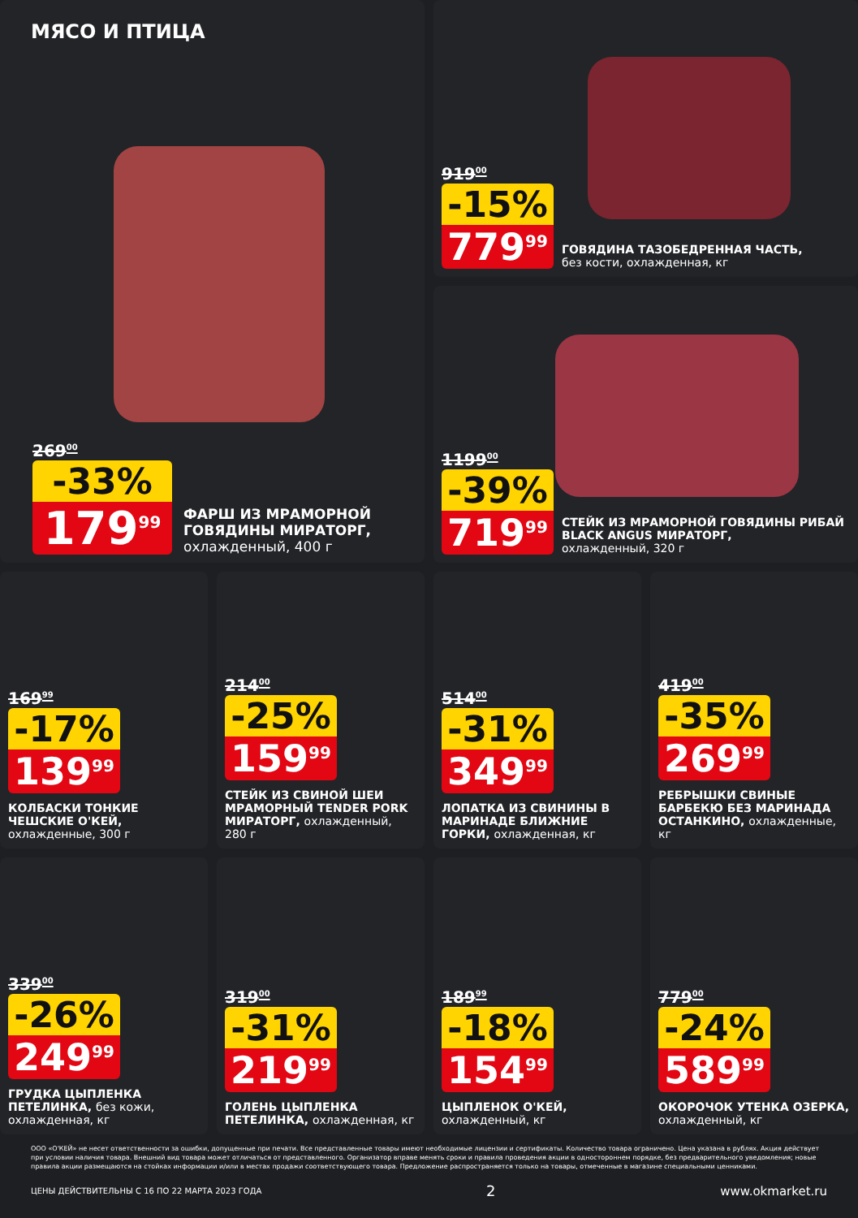МЯСО И ПТИЦА
269<sup>00</sup>
-33%
179<sup>99</sup>
ФАРШ ИЗ МРАМОРНОЙ ГОВЯДИНЫ МИРАТОРГ,
охлажденный, 400 г
919<sup>00</sup>
-15%
779<sup>99</sup>
ГОВЯДИНА ТАЗОБЕДРЕННАЯ ЧАСТЬ,
без кости, охлажденная, кг
1199<sup>00</sup>
-39%
719<sup>99</sup>
СТЕЙК ИЗ МРАМОРНОЙ ГОВЯДИНЫ РИБАЙ BLACK ANGUS МИРАТОРГ,
охлажденный, 320 г
169<sup>99</sup>
-17%
139<sup>99</sup>
КОЛБАСКИ ТОНКИЕ ЧЕШСКИЕ О'КЕЙ,
охлажденные, 300 г
214<sup>00</sup>
-25%
159<sup>99</sup>
СТЕЙК ИЗ СВИНОЙ ШЕИ МРАМОРНЫЙ TENDER PORK МИРАТОРГ, охлажденный, 280 г
514<sup>00</sup>
-31%
349<sup>99</sup>
ЛОПАТКА ИЗ СВИНИНЫ В МАРИНАДЕ БЛИЖНИЕ ГОРКИ, охлажденная, кг
419<sup>00</sup>
-35%
269<sup>99</sup>
РЕБРЫШКИ СВИНЫЕ БАРБЕКЮ БЕЗ МАРИНАДА ОСТАНКИНО, охлажденные, кг
339<sup>00</sup>
-26%
249<sup>99</sup>
ГРУДКА ЦЫПЛЕНКА ПЕТЕЛИНКА, без кожи, охлажденная, кг
319<sup>00</sup>
-31%
219<sup>99</sup>
ГОЛЕНЬ ЦЫПЛЕНКА ПЕТЕЛИНКА, охлажденная, кг
189<sup>99</sup>
-18%
154<sup>99</sup>
ЦЫПЛЕНОК О'КЕЙ,
охлажденный, кг
779<sup>00</sup>
-24%
589<sup>99</sup>
ОКОРОЧОК УТЕНКА ОЗЕРКА,
охлажденный, кг
ООО «О'КЕЙ» не несет ответственности за ошибки, допущенные при печати. Все представленные товары имеют необходимые лицензии и сертификаты. Количество товара ограничено. Цена указана в рублях. Акция действует при условии наличия товара. Внешний вид товара может отличаться от представленного. Организатор вправе менять сроки и правила проведения акции в одностороннем порядке, без предварительного уведомления; новые правила акции размещаются на стойках информации и/или в местах продажи соответствующего товара. Предложение распространяется только на товары, отмеченные в магазине специальными ценниками.
ЦЕНЫ ДЕЙСТВИТЕЛЬНЫ С 16 ПО 22 МАРТА 2023 ГОДА 2 www.okmarket.ru